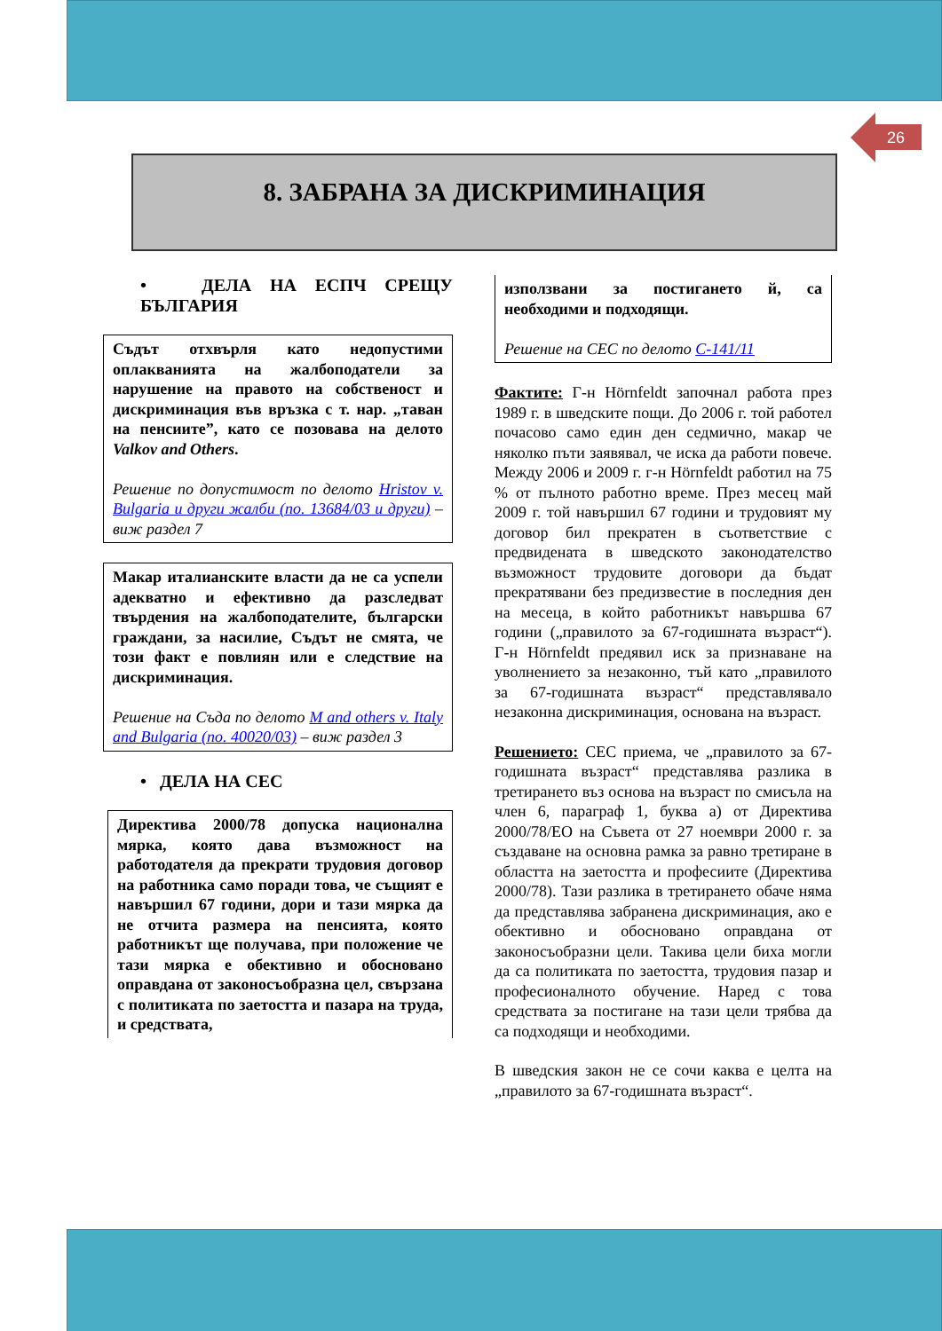26
8. ЗАБРАНА ЗА ДИСКРИМИНАЦИЯ
• ДЕЛА НА ЕСПЧ СРЕЩУ БЪЛГАРИЯ
Съдът отхвърля като недопустими оплакванията на жалбоподатели за нарушение на правото на собственост и дискриминация във връзка с т. нар. „таван на пенсиите”, като се позовава на делото Valkov and Others.
Решение по допустимост по делото Hristov v. Bulgaria и други жалби (no. 13684/03 и други) – виж раздел 7
Макар италианските власти да не са успели адекватно и ефективно да разследват твърдения на жалбоподателите, български граждани, за насилие, Съдът не смята, че този факт е повлиян или е следствие на дискриминация.
Решение на Съда по делото M and others v. Italy and Bulgaria (no. 40020/03) – виж раздел 3
• ДЕЛА НА СЕС
Директива 2000/78 допуска национална мярка, която дава възможност на работодателя да прекрати трудовия договор на работника само поради това, че същият е навършил 67 години, дори и тази мярка да не отчита размера на пенсията, която работникът ще получава, при положение че тази мярка е обективно и обосновано оправдана от законосъобразна цел, свързана с политиката по заетостта и пазара на труда, и средствата,
използвани за постигането й, са необходими и подходящи.
Решение на СЕС по делото C-141/11
Фактите: Г-н Hörnfeldt започнал работа през 1989 г. в шведските пощи. До 2006 г. той работел почасово само един ден седмично, макар че няколко пъти заявявал, че иска да работи повече. Между 2006 и 2009 г. г-н Hörnfeldt работил на 75 % от пълното работно време. През месец май 2009 г. той навършил 67 години и трудовият му договор бил прекратен в съответствие с предвидената в шведското законодателство възможност трудовите договори да бъдат прекратявани без предизвестие в последния ден на месеца, в който работникът навършва 67 години („правилото за 67-годишната възраст“). Г-н Hörnfeldt предявил иск за признаване на уволнението за незаконно, тъй като „правилото за 67-годишната възраст“ представлявало незаконна дискриминация, основана на възраст.
Решението: СЕС приема, че „правилото за 67-годишната възраст“ представлява разлика в третирането въз основа на възраст по смисъла на член 6, параграф 1, буква а) от Директива 2000/78/ЕО на Съвета от 27 ноември 2000 г. за създаване на основна рамка за равно третиране в областта на заетостта и професиите (Директива 2000/78). Тази разлика в третирането обаче няма да представлява забранена дискриминация, ако е обективно и обосновано оправдана от законосъобразни цели. Такива цели биха могли да са политиката по заетостта, трудовия пазар и професионалното обучение. Наред с това средствата за постигане на тази цели трябва да са подходящи и необходими.
В шведския закон не се сочи каква е целта на „правилото за 67-годишната възраст“.